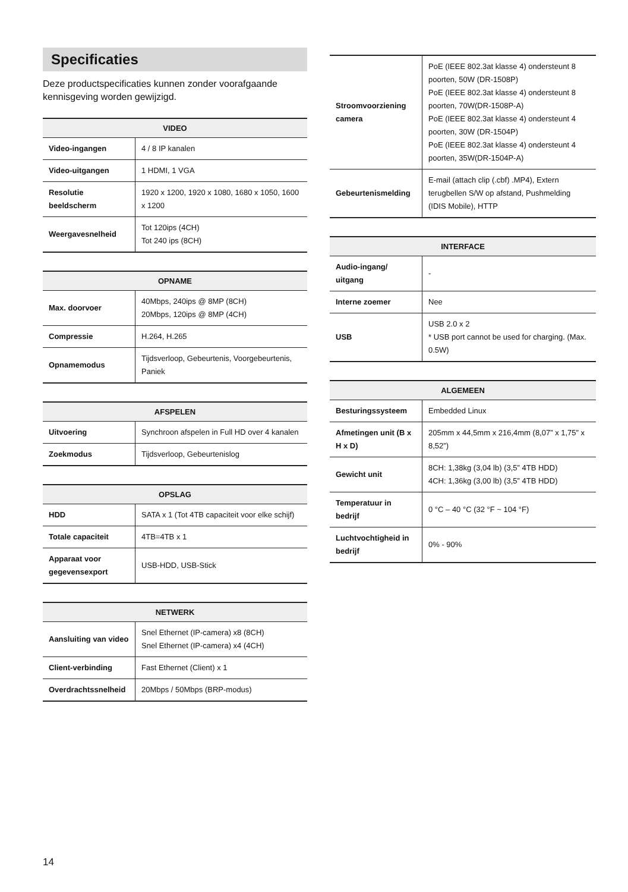Specificaties
Deze productspecificaties kunnen zonder voorafgaande kennisgeving worden gewijzigd.
| VIDEO | |
| --- | --- |
| Video-ingangen | 4 / 8 IP kanalen |
| Video-uitgangen | 1 HDMI, 1 VGA |
| Resolutie beeldscherm | 1920 x 1200, 1920 x 1080, 1680 x 1050, 1600 x 1200 |
| Weergavesnelheid | Tot 120ips (4CH) Tot 240 ips (8CH) |
| OPNAME | |
| --- | --- |
| Max. doorvoer | 40Mbps, 240ips @ 8MP (8CH) 20Mbps, 120ips @ 8MP (4CH) |
| Compressie | H.264, H.265 |
| Opnamemodus | Tijdsverloop, Gebeurtenis, Voorgebeurtenis, Paniek |
| AFSPELEN | |
| --- | --- |
| Uitvoering | Synchroon afspelen in Full HD over 4 kanalen |
| Zoekmodus | Tijdsverloop, Gebeurtenislog |
| OPSLAG | |
| --- | --- |
| HDD | SATA x 1 (Tot 4TB capaciteit voor elke schijf) |
| Totale capaciteit | 4TB=4TB x 1 |
| Apparaat voor gegevensexport | USB-HDD, USB-Stick |
| NETWERK | |
| --- | --- |
| Aansluiting van video | Snel Ethernet (IP-camera) x8 (8CH) Snel Ethernet (IP-camera) x4 (4CH) |
| Client-verbinding | Fast Ethernet (Client) x 1 |
| Overdrachtssnelheid | 20Mbps / 50Mbps (BRP-modus) |
| Stroomvoorziening camera | PoE (IEEE 802.3at klasse 4) ondersteunt 8 poorten, 50W (DR-1508P) PoE (IEEE 802.3at klasse 4) ondersteunt 8 poorten, 70W(DR-1508P-A) PoE (IEEE 802.3at klasse 4) ondersteunt 4 poorten, 30W (DR-1504P) PoE (IEEE 802.3at klasse 4) ondersteunt 4 poorten, 35W(DR-1504P-A) |
| Gebeurtenismelding | E-mail (attach clip (.cbf) .MP4), Extern terugbellen S/W op afstand, Pushmelding (IDIS Mobile), HTTP |
| INTERFACE | |
| --- | --- |
| Audio-ingang/ uitgang | - |
| Interne zoemer | Nee |
| USB | USB 2.0 x 2 * USB port cannot be used for charging. (Max. 0.5W) |
| ALGEMEEN | |
| --- | --- |
| Besturingssysteem | Embedded Linux |
| Afmetingen unit (B x H x D) | 205mm x 44,5mm x 216,4mm (8,07” x 1,75” x 8,52”) |
| Gewicht unit | 8CH: 1,38kg (3,04 lb) (3,5” 4TB HDD) 4CH: 1,36kg (3,00 lb) (3,5” 4TB HDD) |
| Temperatuur in bedrijf | 0 °C – 40 °C (32 °F ~ 104 °F) |
| Luchtvochtigheid in bedrijf | 0% - 90% |
14